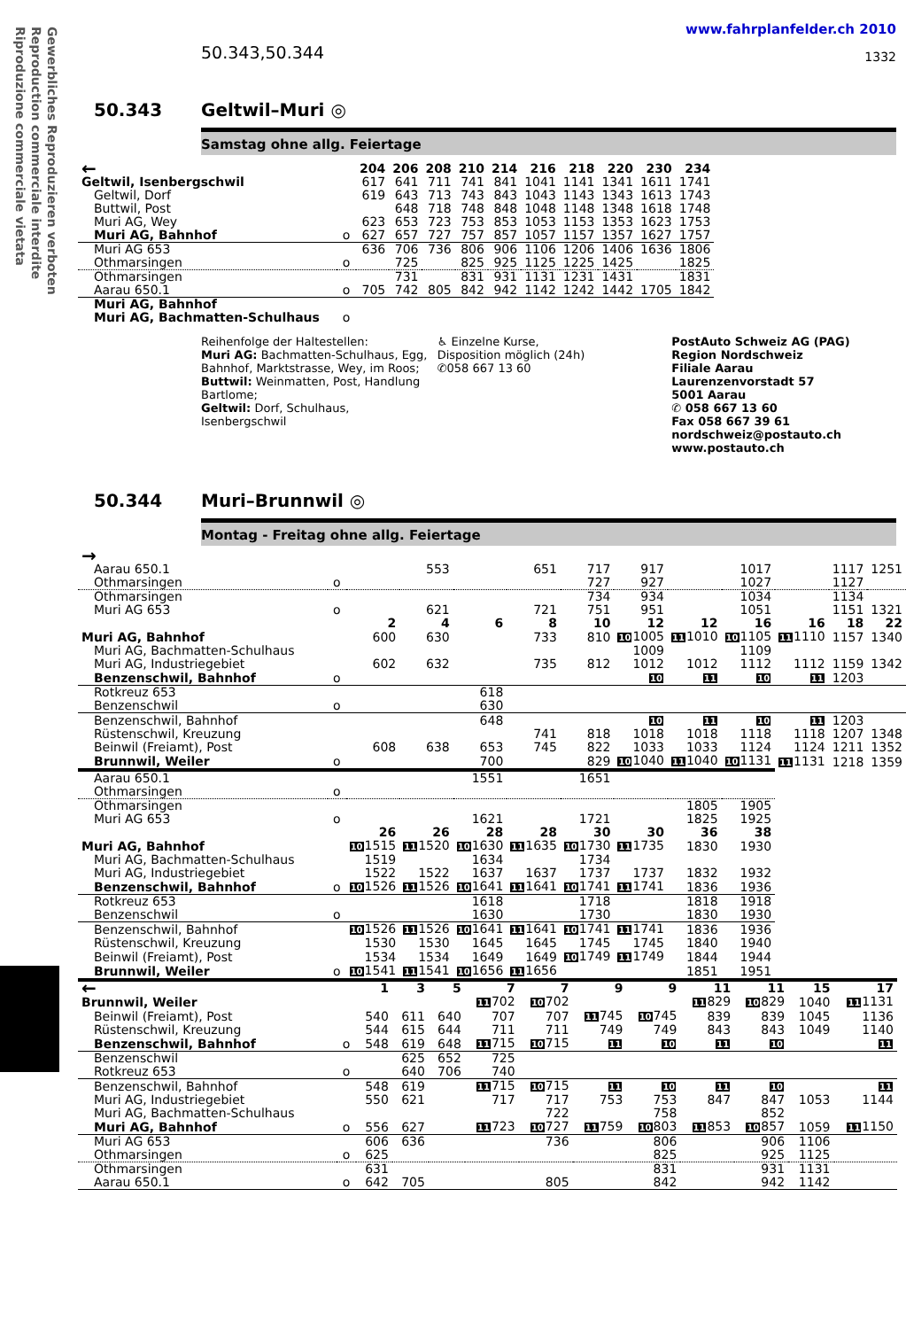Gewerbliches Reproduzieren verboten
Reproduction commerciale interdite
Riproduzione commerciale vietata
50.343,50.344
www.fahrplanfelder.ch 2010
1332
50.343 Geltwil–Muri ◎
Samstag ohne allg. Feiertage
| ← | | 204 | 206 | 208 | 210 | 214 | 216 | 218 | 220 | 230 | 234 |
| --- | --- | --- | --- | --- | --- | --- | --- | --- | --- | --- | --- |
| Geltwil, Isenbergschwil | | 617 | 641 | 711 | 741 | 841 | 1041 | 1141 | 1341 | 1611 | 1741 |
| Geltwil, Dorf | | 619 | 643 | 713 | 743 | 843 | 1043 | 1143 | 1343 | 1613 | 1743 |
| Buttwil, Post | | | 648 | 718 | 748 | 848 | 1048 | 1148 | 1348 | 1618 | 1748 |
| Muri AG, Wey | | 623 | 653 | 723 | 753 | 853 | 1053 | 1153 | 1353 | 1623 | 1753 |
| Muri AG, Bahnhof | o | 627 | 657 | 727 | 757 | 857 | 1057 | 1157 | 1357 | 1627 | 1757 |
| Muri AG 653 | | 636 | 706 | 736 | 806 | 906 | 1106 | 1206 | 1406 | 1636 | 1806 |
| Othmarsingen | o | | 725 | | 825 | 925 | 1125 | 1225 | 1425 | | 1825 |
| Othmarsingen | | | 731 | | 831 | 931 | 1131 | 1231 | 1431 | | 1831 |
| Aarau 650.1 | o | 705 | 742 | 805 | 842 | 942 | 1142 | 1242 | 1442 | 1705 | 1842 |
| Muri AG, Bahnhof | | | | | | | | | | | |
| Muri AG, Bachmatten-Schulhaus | o | | | | | | | | | | |
Reihenfolge der Haltestellen:
Muri AG: Bachmatten-Schulhaus, Egg, Bahnhof, Marktstrasse, Wey, im Roos; Buttwil: Weinmatten, Post, Handlung Bartlome;
Geltwil: Dorf, Schulhaus, Isenbergschwil
♿ Einzelne Kurse,
Disposition möglich (24h)
✆058 667 13 60
PostAuto Schweiz AG (PAG)
Region Nordschweiz
Filiale Aarau
Laurenzenvorstadt 57
5001 Aarau
✆ 058 667 13 60
Fax 058 667 39 61
nordschweiz@postauto.ch
www.postauto.ch
50.344 Muri–Brunnwil ◎
Montag - Freitag ohne allg. Feiertage
| → | | | | | | | | | | | | |
| --- | --- | --- | --- | --- | --- | --- | --- | --- | --- | --- | --- | --- |
| Aarau 650.1 | | | 553 | | 651 | 717 | 917 | | 1017 | | 1117 | 1251 |
| Othmarsingen | o | | | | | 727 | 927 | | 1027 | | 1127 | |
| Othmarsingen | | | | | | 734 | 934 | | 1034 | | 1134 | |
| Muri AG 653 | o | | 621 | | 721 | 751 | 951 | | 1051 | | 1151 | 1321 |
| | | 2 | 4 | 6 | 8 | 10 | 12 | 12 | 16 | 16 | 18 | 22 |
| Muri AG, Bahnhof | | 600 | 630 | | 733 | 810 | 10 1005 | 11 1010 | 10 1105 | 11 1110 | 1157 | 1340 |
| Muri AG, Bachmatten-Schulhaus | | | | | | | 1009 | | 1109 | | | |
| Muri AG, Industriegebiet | | 602 | 632 | | 735 | 812 | 1012 | 1012 | 1112 | 1112 | 1159 | 1342 |
| Benzenschwil, Bahnhof | o | | | | | | 10 | 11 | 10 | 11 | 1203 | |
| Rotkreuz 653 | | | | 618 | | | | | | | | |
| Benzenschwil | o | | | 630 | | | | | | | | |
| Benzenschwil, Bahnhof | | | | 648 | | | 10 | 11 | 10 | 11 | 1203 | |
| Rüstenschwil, Kreuzung | | | | | 741 | 818 | 1018 | 1018 | 1118 | 1118 | 1207 | 1348 |
| Beinwil (Freiamt), Post | | 608 | 638 | 653 | 745 | 822 | 1033 | 1033 | 1124 | 1124 | 1211 | 1352 |
| Brunnwil, Weiler | o | | | 700 | | 829 | 10 1040 | 11 1040 | 10 1131 | 11 1131 | 1218 | 1359 |
| Aarau 650.1 | | | | 1551 | | 1651 | | | | | | |
| Othmarsingen | o | | | | | | | | | | | |
| Othmarsingen | | | | | | | | 1805 | 1905 | | | |
| Muri AG 653 | o | | | 1621 | | 1721 | | 1825 | 1925 | | | |
| | | 26 | 26 | 28 | 28 | 30 | 30 | 36 | 38 | | | |
| Muri AG, Bahnhof | | 10 1515 | 11 1520 | 10 1630 | 11 1635 | 10 1730 | 11 1735 | 1830 | 1930 | | | |
| Muri AG, Bachmatten-Schulhaus | | 1519 | | 1634 | | 1734 | | | | | | |
| Muri AG, Industriegebiet | | 1522 | 1522 | 1637 | 1637 | 1737 | 1737 | 1832 | 1932 | | | |
| Benzenschwil, Bahnhof | o | 10 1526 | 11 1526 | 10 1641 | 11 1641 | 10 1741 | 11 1741 | 1836 | 1936 | | | |
| Rotkreuz 653 | | | | 1618 | | 1718 | | 1818 | 1918 | | | |
| Benzenschwil | o | | | 1630 | | 1730 | | 1830 | 1930 | | | |
| Benzenschwil, Bahnhof | | 10 1526 | 11 1526 | 10 1641 | 11 1641 | 10 1741 | 11 1741 | 1836 | 1936 | | | |
| Rüstenschwil, Kreuzung | | 1530 | 1530 | 1645 | 1645 | 1745 | 1745 | 1840 | 1940 | | | |
| Beinwil (Freiamt), Post | | 1534 | 1534 | 1649 | 1649 | 10 1749 | 11 1749 | 1844 | 1944 | | | |
| Brunnwil, Weiler | o | 10 1541 | 11 1541 | 10 1656 | 11 1656 | | | 1851 | 1951 | | | |
| ← | | 1 | 3 | 5 | 7 | 7 | 9 | 9 | 11 | 11 | 15 | 17 |
| --- | --- | --- | --- | --- | --- | --- | --- | --- | --- | --- | --- | --- |
| Brunnwil, Weiler | | | | | 11 702 | 10 702 | | | 11 829 | 10 829 | 1040 | 11 1131 |
| Beinwil (Freiamt), Post | | 540 | 611 | 640 | 707 | 707 | 11 745 | 10 745 | 839 | 839 | 1045 | 1136 |
| Rüstenschwil, Kreuzung | | 544 | 615 | 644 | 711 | 711 | 749 | 749 | 843 | 843 | 1049 | 1140 |
| Benzenschwil, Bahnhof | o | 548 | 619 | 648 | 11 715 | 10 715 | 11 | 10 | 11 | 10 | | 11 |
| Benzenschwil | | | 625 | 652 | 725 | | | | | | | |
| Rotkreuz 653 | o | | 640 | 706 | 740 | | | | | | | |
| Benzenschwil, Bahnhof | | 548 | 619 | | 11 715 | 10 715 | 11 | 10 | 11 | 10 | | 11 |
| Muri AG, Industriegebiet | | 550 | 621 | | 717 | 717 | 753 | 753 | 847 | 847 | 1053 | 1144 |
| Muri AG, Bachmatten-Schulhaus | | | | | | 722 | | 758 | | 852 | | |
| Muri AG, Bahnhof | o | 556 | 627 | | 11 723 | 10 727 | 11 759 | 10 803 | 11 853 | 10 857 | 1059 | 11 1150 |
| Muri AG 653 | | 606 | 636 | | | 736 | | 806 | | 906 | 1106 | |
| Othmarsingen | o | 625 | | | | | | 825 | | 925 | 1125 | |
| Othmarsingen | | 631 | | | | | | 831 | | 931 | 1131 | |
| Aarau 650.1 | o | 642 | 705 | | | 805 | | 842 | | 942 | 1142 | |